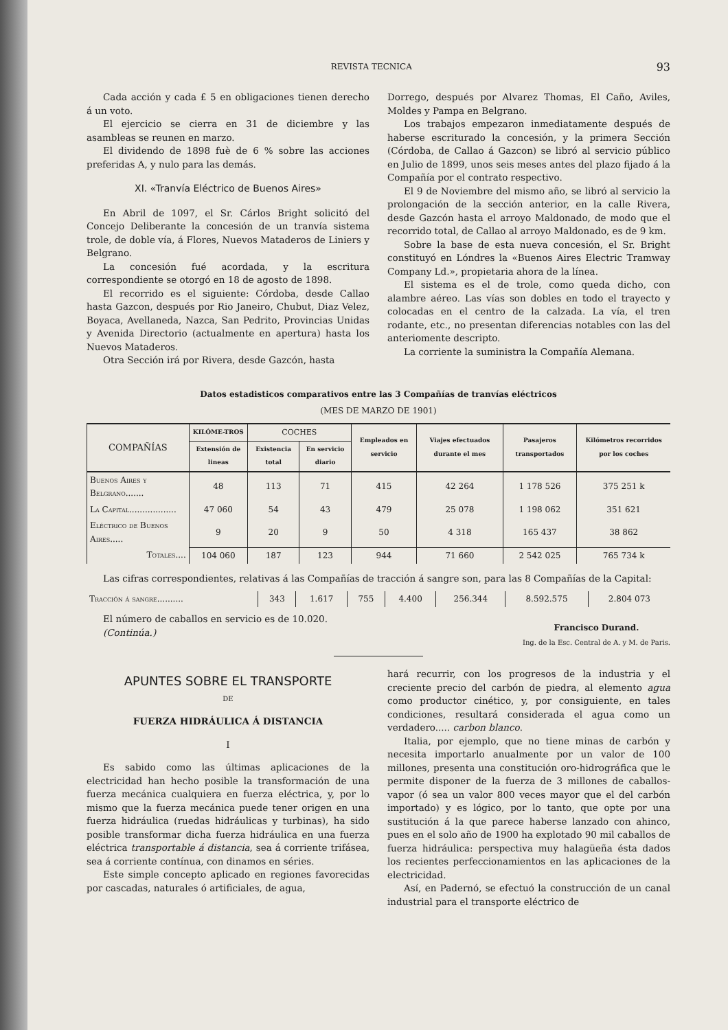REVISTA TECNICA 93
Cada acción y cada £ 5 en obligaciones tienen derecho á un voto.
El ejercicio se cierra en 31 de diciembre y las asambleas se reunen en marzo.
El dividendo de 1898 fuè de 6 % sobre las acciones preferidas A, y nulo para las demás.
XI. «Tranvía Eléctrico de Buenos Aires»
En Abril de 1097, el Sr. Cárlos Bright solicitó del Concejo Deliberante la concesión de un tranvía sistema trole, de doble vía, á Flores, Nuevos Mataderos de Liniers y Belgrano.
La concesión fué acordada, y la escritura correspondiente se otorgó en 18 de agosto de 1898.
El recorrido es el siguiente: Córdoba, desde Callao hasta Gazcon, después por Rio Janeiro, Chubut, Diaz Velez, Boyaca, Avellaneda, Nazca, San Pedrito, Provincias Unidas y Avenida Directorio (actualmente en apertura) hasta los Nuevos Mataderos.
Otra Sección irá por Rivera, desde Gazcón, hasta
Dorrego, después por Alvarez Thomas, El Caño, Aviles, Moldes y Pampa en Belgrano.
Los trabajos empezaron inmediatamente después de haberse escriturado la concesión, y la primera Sección (Córdoba, de Callao á Gazcon) se libró al servicio público en Julio de 1899, unos seis meses antes del plazo fijado á la Compañía por el contrato respectivo.
El 9 de Noviembre del mismo año, se libró al servicio la prolongación de la sección anterior, en la calle Rivera, desde Gazcón hasta el arroyo Maldonado, de modo que el recorrido total, de Callao al arroyo Maldonado, es de 9 km.
Sobre la base de esta nueva concesión, el Sr. Bright constituyó en Lóndres la «Buenos Aires Electric Tramway Company Ld.», propietaria ahora de la línea.
El sistema es el de trole, como queda dicho, con alambre aéreo. Las vías son dobles en todo el trayecto y colocadas en el centro de la calzada. La vía, el tren rodante, etc., no presentan diferencias notables con las del anteriomente descripto.
La corriente la suministra la Compañía Alemana.
Datos estadisticos comparativos entre las 3 Compañías de tranvías eléctricos
(MES DE MARZO DE 1901)
| COMPAÑÍAS | KILÓME-TROS | COCHES | | Empleados en servicio | Viajes efectuados durante el mes | Pasajeros transportados | Kilómetros recorridos por los coches |
| --- | --- | --- | --- | --- | --- | --- | --- |
| | Extensión de lineas | Existencia total | En servicio diario | | | | |
| Buenos Aires y Belgrano....... | 48 | 113 | 71 | 415 | 42 264 | 1 178 526 | 375 251 k |
| La Capital.................. | 47 060 | 54 | 43 | 479 | 25 078 | 1 198 062 | 351 621 |
| Eléctrico de Buenos Aires..... | 9 | 20 | 9 | 50 | 4 318 | 165 437 | 38 862 |
| Totales.... | 104 060 | 187 | 123 | 944 | 71 660 | 2 542 025 | 765 734 k |
Las cifras correspondientes, relativas á las Compañías de tracción á sangre son, para las 8 Compañías de la Capital:
| Tracción á sangre.......... | 343 | 1.617 | 755 | 4.400 | 256.344 | 8.592.575 | 2.804 073 |
El número de caballos en servicio es de 10.020.
(Continúa.)
Francisco Durand.
Ing. de la Esc. Central de A. y M. de Paris.
APUNTES SOBRE EL TRANSPORTE
DE
FUERZA HIDRÁULICA Á DISTANCIA
I
Es sabido como las últimas aplicaciones de la electricidad han hecho posible la transformación de una fuerza mecánica cualquiera en fuerza eléctrica, y, por lo mismo que la fuerza mecánica puede tener origen en una fuerza hidráulica (ruedas hidráulicas y turbinas), ha sido posible transformar dicha fuerza hidráulica en una fuerza eléctrica transportable á distancia, sea á corriente trifásea, sea á corriente contínua, con dinamos en séries.
Este simple concepto aplicado en regiones favorecidas por cascadas, naturales ó artificiales, de agua,
hará recurrir, con los progresos de la industria y el creciente precio del carbón de piedra, al elemento agua como productor cinético, y, por consiguiente, en tales condiciones, resultará considerada el agua como un verdadero..... carbon blanco.
Italia, por ejemplo, que no tiene minas de carbón y necesita importarlo anualmente por un valor de 100 millones, presenta una constitución oro-hidrográfica que le permite disponer de la fuerza de 3 millones de caballos-vapor (ó sea un valor 800 veces mayor que el del carbón importado) y es lógico, por lo tanto, que opte por una sustitución á la que parece haberse lanzado con ahinco, pues en el solo año de 1900 ha explotado 90 mil caballos de fuerza hidráulica: perspectiva muy halagüeña ésta dados los recientes perfeccionamientos en las aplicaciones de la electricidad.
Así, en Padernó, se efectuó la construcción de un canal industrial para el transporte eléctrico de